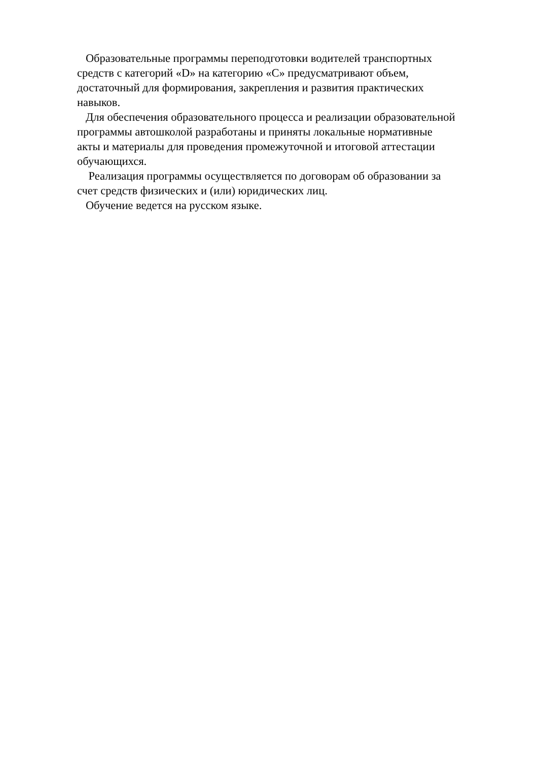Образовательные программы переподготовки водителей транспортных
средств с категорий «D» на категорию «C» предусматривают объем,
достаточный для формирования, закрепления и развития практических
навыков.
Для обеспечения образовательного процесса и реализации образовательной
программы автошколой разработаны и приняты локальные нормативные
акты и материалы для проведения промежуточной и итоговой аттестации
обучающихся.
Реализация программы осуществляется по договорам об образовании за
счет средств физических и (или) юридических лиц.
Обучение ведется на русском языке.